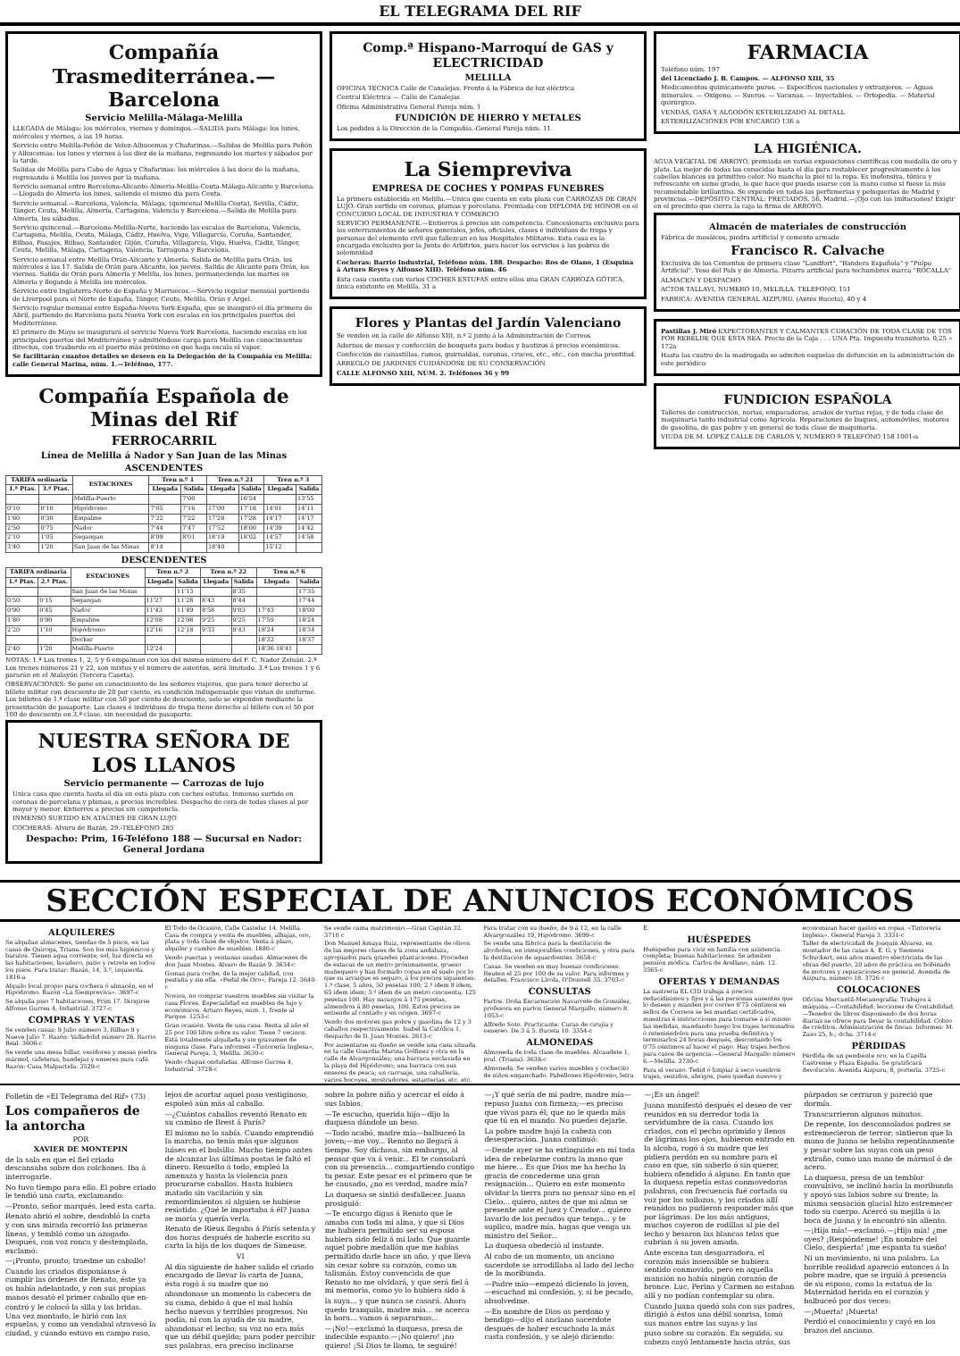EL TELEGRAMA DEL RIF
Compañía Trasmediterránea.—Barcelona
Servicio Melilla-Málaga-Melilla
LLEGADA de Málaga: los miércoles, viernes y domingos.—SALIDA para Málaga: los lunes, miércoles y viernes, á las 19 horas.
Servicio entre Melilla-Peñón de Velez-Alhucemas y Chafarinas.—Salidas de Melilla para Peñón y Alhucemas: los lunes y viernes á las diez de la mañana, regresando los martes y sábados por la tarde.
Salidas de Melilla para Cabo de Agua y Chafarinas: los miércoles á las doce de la mañana, regresando á Melilla los jueves por la mañana.
Servicio semanal entre Barcelona-Alicante-Almería-Melilla-Ceuta-Málaga-Alicante y Barcelona.—Llegada de Almería los lunes, saliendo el mismo día para Ceuta.
Servicio semanal.—Barcelona, Valencia, Málaga, (quincenal Melilla-Ceuta), Sevilla, Cádiz, Tánger, Ceuta, Melilla, Almería, Cartagena, Valencia y Barcelona.—Salida de Melilla para Almería, los sábados.
Servicio quincenal.—Barcelona-Melilla-Norte, haciendo las escalas de Barcelona, Valencia, Cartagena, Melilla, Ceuta, Málaga, Cádiz, Huelva, Vigo, Villagarcía, Coruña, Santander, Bilbao, Pasajes, Bilbao, Santander, Gijón, Coruña, Villagarcía, Vigo, Huelva, Cádiz, Tánger, Ceuta, Melilla, Málaga, Cartagena, Valencia, Tarragona y Barcelona.
Servicio semanal entre Melilla Orán-Alicante y Almería. Salida de Melilla para Orán, los miércoles á las 17. Salida de Orán para Alicante, los jueves. Salida de Alicante para Orán, los viernes. Salida de Orán para Almería y Melilla, los lunes, permaneciendo los martes en Almería y llegando á Melilla los miércoles.
Servicio entre Inglaterra-Norte de España y Marruecos.—Servicio regular mensual partiendo de Liverpool para el Norte de España, Tánger, Ceuta, Melilla, Orán y Argel.
Servicio regular mensual entre España-Nueva York-España, que se inauguró el día primero de Abril, partiendo de Barcelona para Nueva York con escalas en los principales puertos del Mediterráneo.
El primero de Mayo se inaugurará el servicio Nueva York Barcelona, haciendo escalas en los principales puertos del Mediterráneo y admitiéndose carga para Melilla con conocimientos directos, con trasbordo en el puerto más próximo en que haga escala el vapor.
Se facilitarán cuantos detalles se deseen en la Delegación de la Compañía en Melilla: calle General Marina, núm. 1.—Teléfono, 177.
Compañía Española de Minas del Rif
FERROCARRIL
Línea de Melilla á Nador y San Juan de las Minas
ASCENDENTES
| TARIFA ordinaria | | ESTACIONES | Tren n.º 1 | | Tren n.º 21 | | Tren n.º 3 | |
| --- | --- | --- | --- | --- | --- | --- | --- | --- |
| 1.ª Ptas. | 3.ª Ptas. | | Llegada | Salida | Llegada | Salida | Llegada | Salida |
| | | Melilla-Puerto | | 7'00 | | 16'54 | | 13'55 |
| 0'10 | 0'10 | Hipódromo | 7'05 | 7'16 | 17'00 | 17'18 | 14'01 | 14'11 |
| 1'60 | 0'30 | Empalme | 7'22 | 7'22 | 17'28 | 17'28 | 14'17 | 14'17 |
| 2'50 | 0'75 | Nador | 7'44 | 7'47 | 17'52 | 18'00 | 14'39 | 14'42 |
| 2'10 | 1'05 | Segangan | 8'09 | 8'01 | 18'19 | 18'02 | 14'57 | 14'58 |
| 3'40 | 1'20 | San Juan de las Minas | 8'14 | | 18'40 | | 15'12 | |
DESCENDENTES
| TARIFA ordinaria | | ESTACIONES | Tren n.º 2 | | Tren n.º 22 | | Tren n.º 6 | |
| --- | --- | --- | --- | --- | --- | --- | --- | --- |
| 1.ª Ptas. | 2.ª Ptas. | | Llegada | Salida | Llegada | Salida | Llegada | Salida |
| | | San Juan de las Minas | | 11'13 | | 8'35 | | 17'35 |
| 0'50 | 0'15 | Segangan | 11'27 | 11'28 | 8'43 | 8'44 | | 17'44 |
| 0'90 | 0'45 | Nador | 11'43 | 11'49 | 8'58 | 9'03 | 17'43 | 18'00 |
| 1'80 | 0'90 | Empalme | 12'08 | 12'08 | 9'25 | 9'25 | 17'59 | 18'24 |
| 2'20 | 1'10 | Hipódromo | 12'16 | 12'18 | 9'33 | 9'43 | 18'24 | 18'34 |
| | | Docker | | | | | 18'32 | 18'37 |
| 2'40 | 1'20 | Melilla-Puerto | 12'24 | | | | 18'36 18'41 | |
NOTAS: 1.ª Los trenes 1, 2, 5 y 6 empalman con los del mismo número del F. C. Nador Zeluán. 2.ª Los trenes números 21 y 22, son mixtos y el número de asientos, será limitado. 3.ª Los trenes 1 y 6 pararán en el Atalayón (Tercera Caseta).
OBSERVACIONES: Se pone en conocimiento de los señores viajeros, que para tener derecho al billete militar con descuento de 20 por ciento, es condición indispensable que vistan de uniforme. Los billetes de 1.ª clase militar con 50 por ciento de descuento, solo se expenden mediante la presentación de pasaporte. Las clases é individuos de tropa tiene derecho al billete con el 50 por 100 de descuento en 3.ª clase, sin necesidad de pasaporte.
NUESTRA SEÑORA DE LOS LLANOS
Servicio permanente — Carrozas de lujo
Unica casa que cuenta hasta el día en esta plaza con coches estufas. Inmenso surtido en coronas de porcelana y plumas, a precios increíbles. Despacho de cera de todas clases al por mayor y menor. Entierros a precios sin competencia.
INMENSO SURTIDO EN ATAÚDES DE GRAN LUJO
COCHERAS: Alvaro de Bazán, 29.-TELÉFONO 285
Despacho: Prim, 16-Teléfono 188 — Sucursal en Nador: General Jordana
Comp.ª Hispano-Marroquí de GAS y ELECTRICIDAD
MELILLA
OFICINA TÉCNICA Calle de Canalejas. Frente á la Fábrica de luz eléctrica
Central Eléctrica — Calle de Canalejas
Oficina Administrativa General Pareja núm. 1
FUNDICIÓN DE HIERRO Y METALES
Los pedidos á la Dirección de la Compañía.-General Pareja núm. 11.
La Siempreviva
EMPRESA DE COCHES Y POMPAS FUNEBRES
La primera establecida en Melilla.—Unica que cuenta en esta plaza con CARROZAS DE GRAN LUJO.-Gran surtido en coronas, plumas y porcelana. Premiada con DIPLOMA DE HONOR en el CONCURSO LOCAL DE INDUSTRIA Y COMERCIO
SERVICIO PERMANENTE.—Entierros á precios sin competencia. Concesionaria exclusiva para los enterramientos de señores generales, jefes, oficiales, clases é individuos de tropa y personas del elemento civil que fallezcan en los Hospitales Militares. Esta casa es la encargada exclusiva por la Junta de Arbitrios, para hacer los servicios á los pobres de solemnidad
Cocheras: Barrio Industrial, Teléfono núm. 188. Despacho: Ros de Olano, 1 (Esquina á Arturo Reyes y Alfonso XIII). Teléfono núm. 46
Esta casa cuenta con varios COCHES ESTUFAS entre ellos una GRAN CARROZA GÓTICA, única existente en Melilla. 31 a
Flores y Plantas del Jardín Valenciano
Se venden en la calle de Alfonso XIII, n.º 2 junto á la Administración de Correos
Adornos de mesas y confección de bouquets para bodas y bautizos á precios económicos.
Confección de canastillas, ramos, guirnaldas, coronas, cruces, etc., etc., con mucha prontitud.
ARREGLO DE JARDINES CUIDÁNDOSE DE SU CONSERVACIÓN
CALLE ALFONSO XIII, NÚM. 2. Teléfonos 36 y 99
FARMACIA
Teléfono núm. 197
del Licenciado J. B. Campos. — ALFONSO XIII, 35
Medicamentos químicamente puros. — Específicos nacionales y extranjeros. — Aguas minerales. — Oxígeno. — Sueros. — Vacunas. — Inyectables. — Ortopedia. — Material quirúrgico.
VENDAS, GASA Y ALGODÓN ESTERILIZADO AL DETALL
ESTERILIZACIONES POR ENCARGO 136 a
LA HIGIÉNICA.
AGUA VEGETAL DE ARROYO, premiada en varias exposiciones científicas con medalla de oro y plata. La mejor de todas las conocidas hasta el día para restablecer progresivamente á los cabellos blancos su primitivo color. No mancha la piel ni la ropa. Es inofensiva, tónica y refrescante en sumo grado, lo que hace que pueda usarse con la mano como si fuese la más recomendable brillantina. Se expende en todas las perfumerías y peluquerías de Madrid y provincias.—DEPÓSITO CENTRAL: PRECIADOS, 56, Madrid.—¡Ojo con las imitaciones! Exigir en el precinto que cierra la caja la firma de ARROYO.
Almacén de materiales de construcción
Fábrica de mosáicos, piedra artificial y cemento armado
Francisco R. Calvache
Exclusiva de los Cementos de primera clase "Landfort", "Bandera Española" y "Pulpo Artificial". Yeso del País y de Almería. Pizarra artificial para techumbres marca "ROCALLA"
ALMACEN Y DESPACHO
ACTOR TALLAVI, NUMERO 10, MELILLA. TELEFONO, 151
FABRICA: AVENIDA GENERAL AIZPURU. (Antes Buceta), 40 y 4
Pastillas J. Miró EXPECTORANTES Y CALMANTES CURACIÓN DE TODA CLASE DE TOS POR REBELDE QUE ÉSTA SEA. Precio de la Caja . . . UNA Pta. Impuesto transitorio. 0,25 » 172a
Hasta las cuatro de la madrugada se admiten esquelas de defunción en la administración de este periódico
FUNDICION ESPAÑOLA
Talleres de construcción, norias, empacadoras, arados de varias rejas, y de toda clase de maquinaria tanto industrial como Agrícola. Reparaciones de buques, automóviles, motores de gasolina, de gas pobre y en general de toda clase de maquinaria.
VIUDA DE M. LOPEZ CALLE DE CARLOS V, NUMERO 9 TELEFONO 158 1001-a
SECCIÓN ESPECIAL DE ANUNCIOS ECONÓMICOS
ALQUILERES
Se alquilan almacenes, tiendas de 5 pisos, en las casas de Quiroga, Triana. Son los más higiénicos y baratos. Tienen agua corriente, sol, luz directa en las habitaciones, lavadero, patio y retrete en todos los pisos. Para tratar: Bazán, 14, 3.º, izquierda. 1816-a
Alquilo local propio para cochera ó almacén, en el Hipódromo. Razón «La Siempreviva». 3697-c
Se alquila piso 7 habitaciones, Prim 17. Dirigirse Alfonso Gurrea 4, Industrial. 3727-c
COMPRAS Y VENTAS
Se venden casas: 9 Julio número 3, Bilbao 9 y Nueve Julio 7. Razón: Valladolid número 26. Barrio Real. 3606-c
Se vende una mesa billar, vesidores y mesas piedra mármol, cafeteras, bandejas y enseres para café. Razón: Casa Malpartida. 3529-c
El Todo de Ocasión, Calle Castelar 14. Melilla. Casa de compra y venta de muebles, alhajas, oro, plata y toda clase de objetos. Venta á plazo, alquiler y cambio de muebles. 1880-c
Vendo puertas y ventanas usadas. Almacenes de don Juan Montes. Alvaro de Bazán 9. 3634-c
Gomas para coche, de la mejor calidad, con pestaña y sin ella. «Pedal de Oro», Pareja 12. 3640-c
Novios, no comprar vuestros muebles sin visitar la casa Flores. Especialidad en muebles de lujo y económicos. Arturo Reyes, núm. 1, frente al Parque. 1253-c
Gran ocasión. Venta de una casa. Renta al año el 25 por 100 libre sobre su valor. Tiene 7 vecinos. Está totalmente alquilada y sin gravamen de ninguna clase. Para informes «Tintorería Inglesa», General Pareja, 3, Melilla. 3630-c
Vendo chapas onduladas. Alfonso Gurrea 4, Industrial. 3728-c
Se vende cama matrimonio.—Gran Capitán 32. 3710 c
Don Manuel Amaya Ruiz, representante de olivos de las mejores clases de la zona andaluza, apropiados para grandes plantaciones. Proceden de estacas de un metro próximamente, grueso muñequero y han formado copas en el suelo por lo que su arraigue es seguro; á los precios siguientes: 1.ª clase, 5 años, 50 pesetas 100; 2.ª ídem 8 ídem, 65 ídem ídem; 3.ª ídem de un metro cincuenta, 125 pesetas 100. Hay naranjos á 175 pesetas, almendros á 80 pesetas, 100. Estos precios se entiende al contado y en origen. 3697-c
Vendo dos motores gas pobre y gasolina de 12 y 3 caballos respectivamente. Isabel la Católica 1, despacho de D. Juan Montes. 2613-c
Por ausentarse su dueño se vende una casa situada en la calle Guardia Marina Golfinez y otra en la calle de Alvargonzález; una barraca enclavada en la playa del Hipódromo; una barraca con sus enseres de pesca; un carruaje, una caballería, varios bocoyes, mostradores, estanterías, etc. etc. Para tratar con su dueño, de 9 á 12, en la calle Alvargonzález 19, Hipódromo. 3699-c
Se vende una fábrica para la destilación de alcoholes, en inmejorables condiciones, y otra para la destilación de aguardientes. 3658-c
Casas. Se venden en muy buenas condiciones. Reuten el 25 por 100 de su valor. Para informes y detalles, Francisco Llrola, O'Donnell 35. 3703-c
CONSULTAS
Partos. Doña Encarnación Navarrete de González, profesora en partos General Margallo, número 8. 1053-c
Alfredo Soto. Practicante. Curas de cirujía y venereo. De 3 á 5. Buceta 10. 3354-c
ALMONEDAS
Almoneda de toda clase de muebles. Alcaudete 1, pral. (Triana). 3638-c
Almoneda. Se venden varios muebles y cochecito de niños enganchado. Pabellones Hipódromo, letra E.
HUÉSPEDES
Huéspedes para vivir en familia con asistencia completa; buenas habitaciones. Se admiten pensión módica. Carlos de Arellano, núm. 12. 3565-c
OFERTAS Y DEMANDAS
La sastrería EL CID trabaja á precios reducidísimos y fijos y á las personas ausentes que lo deseen y manden por correo 0'75 céntimos en sellos de Correos se les mandan certificados, muestras é instrucciones para tomarse á sí mismo las medidas, mandando luego los trajes terminados ó reteniéndolos para una prueba definitiva y terminarlos 24 horas después, descontando los 0'75 céntimos al hacer el pago. Hay trajes hechos para casos de urgencia.—General Margallo número 6.—Melilla. 3730-c
Para el verano. Teñid ó limpiar á seco vuestros trajes, vestidos, abrigos, pues quedan nuevos y economizan hacer gastos en ropas. «Tintorería Inglesa». General Pareja 3. 3331-c
Taller de electricidad de Joaquín Alvarez, ex montador de las casas A. E. G. y Siemens Schuckert, seis años maestro electricista de las obras del puerto, 20 años de práctica en bobinado de motores y reparaciones en general. Avenida de Aizpuru, número 18. 3726 c
COLOCACIONES
Oficina Mercantil-Mecanografía: Trabajos á máquina.—Contabilidad: lecciones de Contabilidad.—Tenedor de libros disponiendo de dos horas diarias se ofrece para llevar la contabilidad. Cobro de créditos. Administración de fincas. Informes: M. Zaso 25, b.; dcha. 3714-c
PÉRDIDAS
Pérdida de un pendiente oro, en la Capilla Castrense y Plaza España. Se gratificará devolución. Avenida Aizpuru, 8, portería. 3725-c
Folletín de «El Telegrama del Rif» (73)
Los compañeros de la antorcha
POR
XAVIER DE MONTEPIN
de la sala en que el fiel criado descansaba sobre dos colchones. Iba á interrogarle.
No tuvo tiempo para ello. El pobre criado le tendió una carta, exclamando:
—Pronto, señor marqués, leed esta carta.
Renato abrió el sobre, desdobló la carta y con una mirada recorrió las primeras líneas, y tembló como un azogado. Después, con voz ronca y destemplada, exclamó:
—¡Pronto, pronto; traedme un caballo!
Cuando los criados disponíanse á cumplir las órdenes de Renato, éste ya os había adelantado, y con sus propias manos desató el primer caballo que en-
contró y le colocó la silla y las bridas. Una vez montado, le hirió con las espuelas, y como un vendabal atravesó la ciudad, y cuando estuvo en campo raso, lejos de acortar aquel paso vestiginoso, espoleó aún más al caballo.
—¿Cuántos caballos reventó Renato en su camino de Brest á París?
El mismo no lo sabía. Cuando emprendió la marcha, no tenía más que algunos luises en el bolsillo. Mucho tiempo antes de alcanzar las últimas postas le faltó el dinero. Resuelto á todo, empleó la amenaza y hasta la violencia para procurarse caballos. Hasta hubiera matado sin vacilación y sin remordimientos si alguien se hubiese resistido. ¿Qué le importaba á él? Juana se moría y quería verla.
Renato de Rieux llegaba á París setenta y dos horas después de haberle escrito su carta la hija de los duques de Simeuse.
VI
Al día siguiente de haber salido el criado encargado de llevar la carta de Juana, ésta rogó á su madre que no
abandonase un momento la cabecera de su cama, debido á que el mal había hecho nuevos y terribles progresos. No podía, ni con la ayuda de su madre, abandonar el lecho; su voz no era más que un débil quejido; para poder percibir sus palabras, era preciso inclinarse sobre la pobre niña y acercar el oído á sus labios.
—Te escucho, querida hija—dijo la duquesa dándole un beso.
—Todo acabó, madre mía—balbuceó la joven;—me voy... Renato no llegará á tiempo. Soy dichosa, sin embargo, al pensar que va á venir... El te consolará con su presencia... compartiendo contigo tu pesar. Este pesar es el primero que te he causado, ¿no es verdad, madre mía?
La duquesa se sintió desfallecer. Juana prosiguió:
—Te encargo digas á Renato que le amaba con toda mi alma, y que si Dios me hubiera permitido ser su esposa hubiera sido feliz á mi lado. Que guarde aquel pobre medallón que me habías permitido darle hace un año, y que lleva sin cesar sobre su corazón, como un talismán. Estoy convencida de que Renato no me olvidará, y que será fiel á mi memoria, como yo lo hubiera sido á
la suya... y que nunca se casará. Ahora quedo tranquila, madre mía... se acerca la hora... vamos á separarnos...
—¡No!—exclamó la duquesa, presa de indecible espanto.—¡No quiero! ¡no quiero! ¡Si Dios te llama, te seguiré!
—¡Y qué sería de mi padre, madre mía—repuso Juana con firmeza;—es preciso que vivas para él; que no le queda más que tú en el mundo. No puedes dejarle.
La pobre madre bajó la cabeza con desesperación. Juana continuó:
—Desde ayer se ha extinguido en mí toda idea de rebelarme contra la mano que me hiere... Es que Dios me ha hecho la gracia de concederme una gran resignación... Quiero en este momento olvidar la tierra para no pensar sino en el Cielo... quiero, antes de que mi alma se presente ante el Juez y Creador... quiero lavarlo de los pecados que tenga... y te suplico, madre mía, hagas que venga un ministro del Señor...
La duquesa obedeció al instante.
Al cabo de un momento, un anciano sacerdote se arrodillaba al lado del lecho de la moribunda.
—Padre mío—empezó diciendo la joven,—escuchad mi confesión, y, si he pecado, absolvedme.
—En nombre de Dios os perdono y bendigo—dijo el anciano sacerdote después de haber escuchado la más casta confesión, y se alejó diciendo:
—¡Es un ángel!
Juana manifestó después el deseo de ver reunidos en su derredor toda la servidumbre de la casa. Cuando los criados, con el pecho oprimido y llenos de lágrimas los ojos, hubieron entrado en la alcoba, rogó á su madre que les pidiera perdón en su nombre para el caso en que, sin saberlo ó sin querer, hubiera ofendido á alguno. En tanto que la duquesa repetía estas conmovedoras palabras, con frecuencia fué cortada su voz por los sollozos, y los criados allí reunidos no pudieron responder más que por lágrimas. De los más antiguos, muchos cayeron de rodillas al pie del lecho y besaron las blancas telas que cubrían á su joven amada.
Ante escena tan desgarradora, el corazón más insensible se hubiera sentido conmovido, pero en aquella mansión no había ningún corazón de bronce. Luc, Perina y Carmen no estaban allí y no podían contemplar su obra.
Cuando Juana quedó sola con sus padres, dirigió á éstos una débil sonrisa, tomó sus manos entre las suyas y las
puso sobre su corazón. En seguida, su cabeza cayó lentamente hacia atrás, sus párpados se cerraron y pareció que dormía.
Transcurrieron algunos minutos.
De repente, los desconsolados padres se estremecieron de terror; sintieron que la mano de Juana se helaba repentinamente y pesar sobre las suyas con un peso extraño, como una mano de mármol ó de acero.
La duquesa, presa de un temblor convulsivo, se inclinó hacia la moribunda y apoyó sus labios sobre su frente; la misma sensación glacial hizo estremecer todo su cuerpo. Acercó su mejilla á la boca de Juana y la encontró sin aliento.
—¡Hija mía!—exclamó.—¡Hija mía! ¿me oyes? ¡Respóndeme! ¡En nombre del Cielo, despierta! ¡me espanta tu sueño!
Ni un movimiento, ni una palabra. La horrible realidad apareció entonces á la pobre madre, que se irguió á presencia de su esposo, como la estatua de la Maternidad herida en el corazón y balbuceó por dos veces:
—¡Muerta! ¡Muerta!
Perdió el conocimiento y cayó en los brazos del anciano.